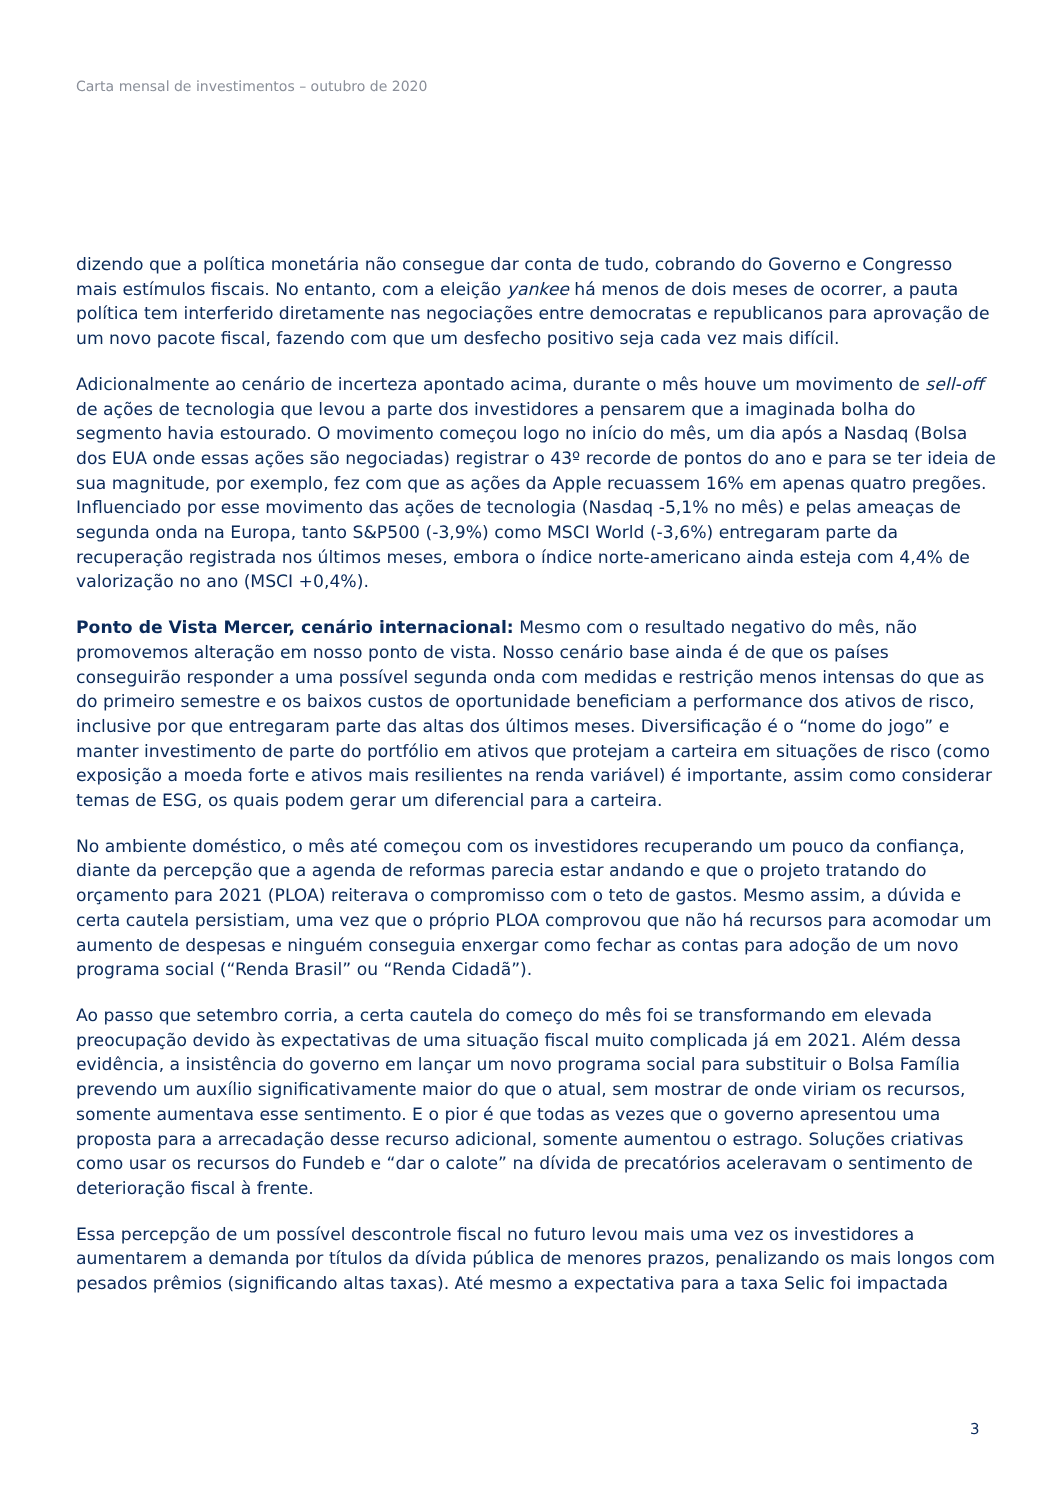Carta mensal de investimentos – outubro de 2020
dizendo que a política monetária não consegue dar conta de tudo, cobrando do Governo e Congresso mais estímulos fiscais. No entanto, com a eleição yankee há menos de dois meses de ocorrer, a pauta política tem interferido diretamente nas negociações entre democratas e republicanos para aprovação de um novo pacote fiscal, fazendo com que um desfecho positivo seja cada vez mais difícil.
Adicionalmente ao cenário de incerteza apontado acima, durante o mês houve um movimento de sell-off de ações de tecnologia que levou a parte dos investidores a pensarem que a imaginada bolha do segmento havia estourado. O movimento começou logo no início do mês, um dia após a Nasdaq (Bolsa dos EUA onde essas ações são negociadas) registrar o 43º recorde de pontos do ano e para se ter ideia de sua magnitude, por exemplo, fez com que as ações da Apple recuassem 16% em apenas quatro pregões. Influenciado por esse movimento das ações de tecnologia (Nasdaq -5,1% no mês) e pelas ameaças de segunda onda na Europa, tanto S&P500 (-3,9%) como MSCI World (-3,6%) entregaram parte da recuperação registrada nos últimos meses, embora o índice norte-americano ainda esteja com 4,4% de valorização no ano (MSCI +0,4%).
Ponto de Vista Mercer, cenário internacional: Mesmo com o resultado negativo do mês, não promovemos alteração em nosso ponto de vista. Nosso cenário base ainda é de que os países conseguirão responder a uma possível segunda onda com medidas e restrição menos intensas do que as do primeiro semestre e os baixos custos de oportunidade beneficiam a performance dos ativos de risco, inclusive por que entregaram parte das altas dos últimos meses. Diversificação é o “nome do jogo” e manter investimento de parte do portfólio em ativos que protejam a carteira em situações de risco (como exposição a moeda forte e ativos mais resilientes na renda variável) é importante, assim como considerar temas de ESG, os quais podem gerar um diferencial para a carteira.
No ambiente doméstico, o mês até começou com os investidores recuperando um pouco da confiança, diante da percepção que a agenda de reformas parecia estar andando e que o projeto tratando do orçamento para 2021 (PLOA) reiterava o compromisso com o teto de gastos. Mesmo assim, a dúvida e certa cautela persistiam, uma vez que o próprio PLOA comprovou que não há recursos para acomodar um aumento de despesas e ninguém conseguia enxergar como fechar as contas para adoção de um novo programa social (“Renda Brasil” ou “Renda Cidadã”).
Ao passo que setembro corria, a certa cautela do começo do mês foi se transformando em elevada preocupação devido às expectativas de uma situação fiscal muito complicada já em 2021. Além dessa evidência, a insistência do governo em lançar um novo programa social para substituir o Bolsa Família prevendo um auxílio significativamente maior do que o atual, sem mostrar de onde viriam os recursos, somente aumentava esse sentimento. E o pior é que todas as vezes que o governo apresentou uma proposta para a arrecadação desse recurso adicional, somente aumentou o estrago. Soluções criativas como usar os recursos do Fundeb e “dar o calote” na dívida de precatórios aceleravam o sentimento de deterioração fiscal à frente.
Essa percepção de um possível descontrole fiscal no futuro levou mais uma vez os investidores a aumentarem a demanda por títulos da dívida pública de menores prazos, penalizando os mais longos com pesados prêmios (significando altas taxas). Até mesmo a expectativa para a taxa Selic foi impactada
3